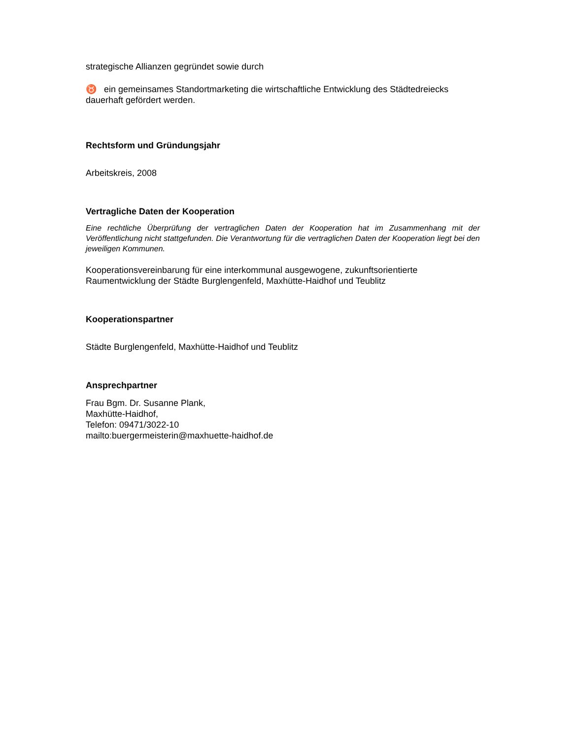strategische Allianzen gegründet sowie durch
♉ ein gemeinsames Standortmarketing die wirtschaftliche Entwicklung des Städtedreiecks dauerhaft gefördert werden.
Rechtsform und Gründungsjahr
Arbeitskreis, 2008
Vertragliche Daten der Kooperation
Eine rechtliche Überprüfung der vertraglichen Daten der Kooperation hat im Zusammenhang mit der Veröffentlichung nicht stattgefunden. Die Verantwortung für die vertraglichen Daten der Kooperation liegt bei den jeweiligen Kommunen.
Kooperationsvereinbarung für eine interkommunal ausgewogene, zukunftsorientierte Raumentwicklung der Städte Burglengenfeld, Maxhütte-Haidhof und Teublitz
Kooperationspartner
Städte Burglengenfeld, Maxhütte-Haidhof und Teublitz
Ansprechpartner
Frau Bgm. Dr. Susanne Plank,
Maxhütte-Haidhof,
Telefon: 09471/3022-10
mailto:buergermeisterin@maxhuette-haidhof.de